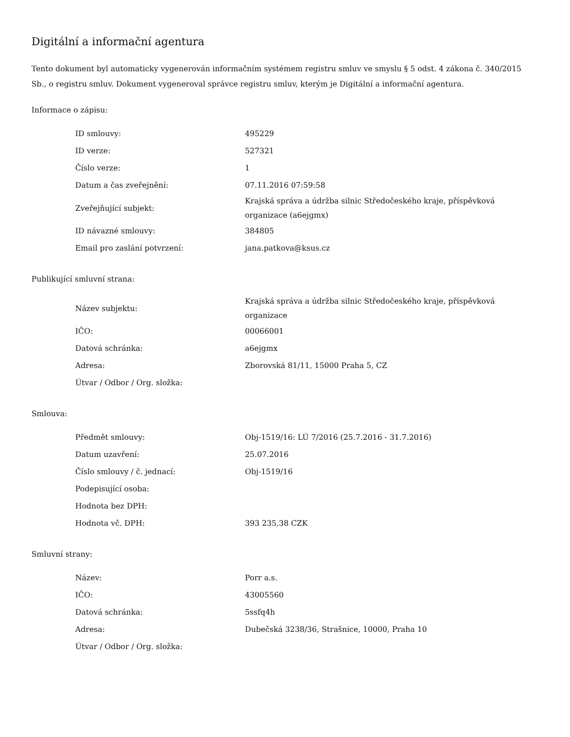Digitální a informační agentura
Tento dokument byl automaticky vygenerován informačním systémem registru smluv ve smyslu § 5 odst. 4 zákona č. 340/2015 Sb., o registru smluv. Dokument vygeneroval správce registru smluv, kterým je Digitální a informační agentura.
Informace o zápisu:
| ID smlouvy: | 495229 |
| ID verze: | 527321 |
| Číslo verze: | 1 |
| Datum a čas zveřejnění: | 07.11.2016 07:59:58 |
| Zveřejňující subjekt: | Krajská správa a údržba silnic Středočeského kraje, příspěvková organizace (a6ejgmx) |
| ID návazné smlouvy: | 384805 |
| Email pro zaslání potvrzení: | jana.patkova@ksus.cz |
Publikující smluvní strana:
| Název subjektu: | Krajská správa a údržba silnic Středočeského kraje, příspěvková organizace |
| IČO: | 00066001 |
| Datová schránka: | a6ejgmx |
| Adresa: | Zborovská 81/11, 15000 Praha 5, CZ |
| Útvar / Odbor / Org. složka: | |
Smlouva:
| Předmět smlouvy: | Obj-1519/16: LÚ 7/2016 (25.7.2016 - 31.7.2016) |
| Datum uzavření: | 25.07.2016 |
| Číslo smlouvy / č. jednací: | Obj-1519/16 |
| Podepisující osoba: | |
| Hodnota bez DPH: | |
| Hodnota vč. DPH: | 393 235,38 CZK |
Smluvní strany:
| Název: | Porr a.s. |
| IČO: | 43005560 |
| Datová schránka: | 5ssfq4h |
| Adresa: | Dubečská 3238/36, Strašnice, 10000, Praha 10 |
| Útvar / Odbor / Org. složka: | |